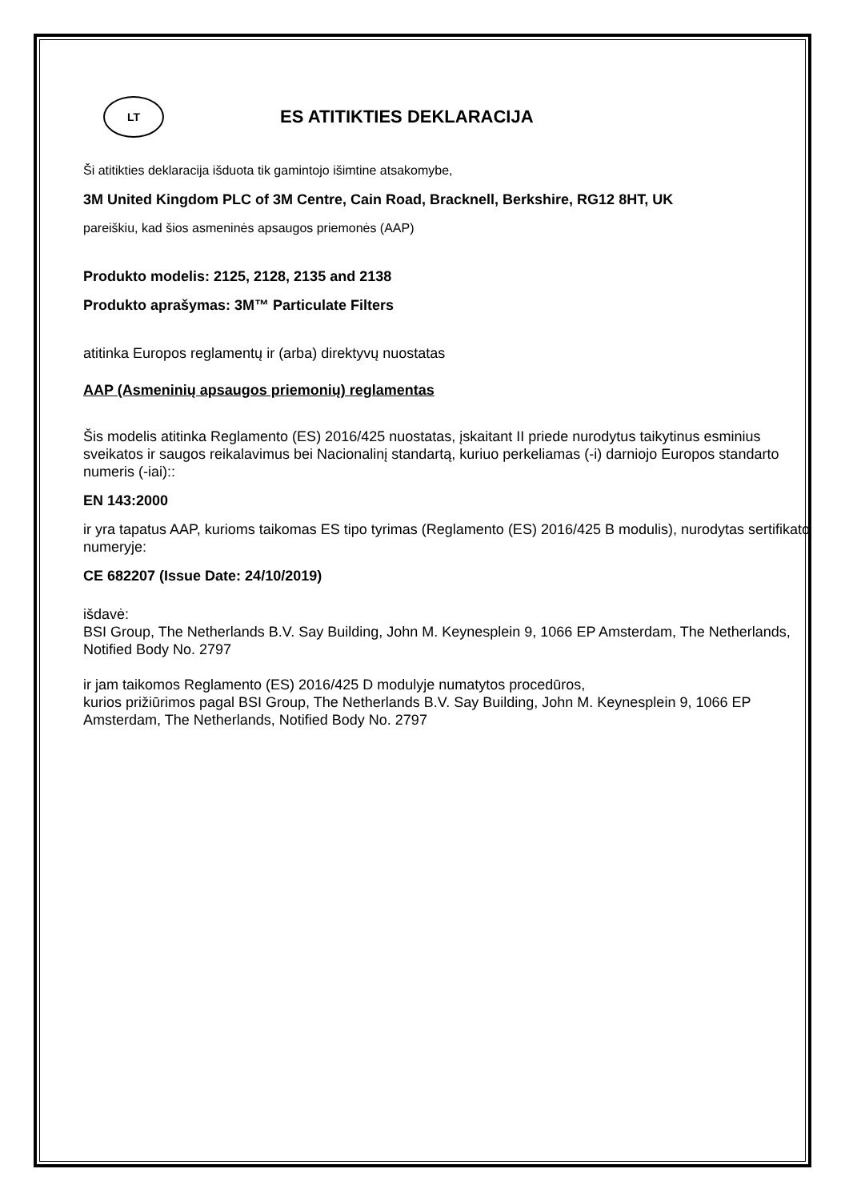LT
ES ATITIKTIES DEKLARACIJA
Ši atitikties deklaracija išduota tik gamintojo išimtine atsakomybe,
3M United Kingdom PLC of 3M Centre, Cain Road, Bracknell, Berkshire, RG12 8HT, UK
pareiškiu, kad šios asmeninės apsaugos priemonės (AAP)
Produkto modelis: 2125, 2128, 2135 and 2138
Produkto aprašymas: 3M™ Particulate Filters
atitinka Europos reglamentų ir (arba) direktyvų nuostatas
AAP (Asmeninių apsaugos priemonių) reglamentas
Šis modelis atitinka Reglamento (ES) 2016/425 nuostatas, įskaitant II priede nurodytus taikytinus esminius sveikatos ir saugos reikalavimus bei Nacionalinį standartą, kuriuo perkeliamas (-i) darniojo Europos standarto numeris (-iai)::
EN 143:2000
ir yra tapatus AAP, kurioms taikomas ES tipo tyrimas (Reglamento (ES) 2016/425 B modulis), nurodytas sertifikato numeryje:
CE 682207 (Issue Date: 24/10/2019)
išdavė:
BSI Group, The Netherlands B.V. Say Building, John M. Keynesplein 9, 1066 EP Amsterdam, The Netherlands, Notified Body No. 2797
ir jam taikomos Reglamento (ES) 2016/425 D modulyje numatytos procedūros,
kurios prižiūrimos pagal BSI Group, The Netherlands B.V. Say Building, John M. Keynesplein 9, 1066 EP Amsterdam, The Netherlands, Notified Body No. 2797